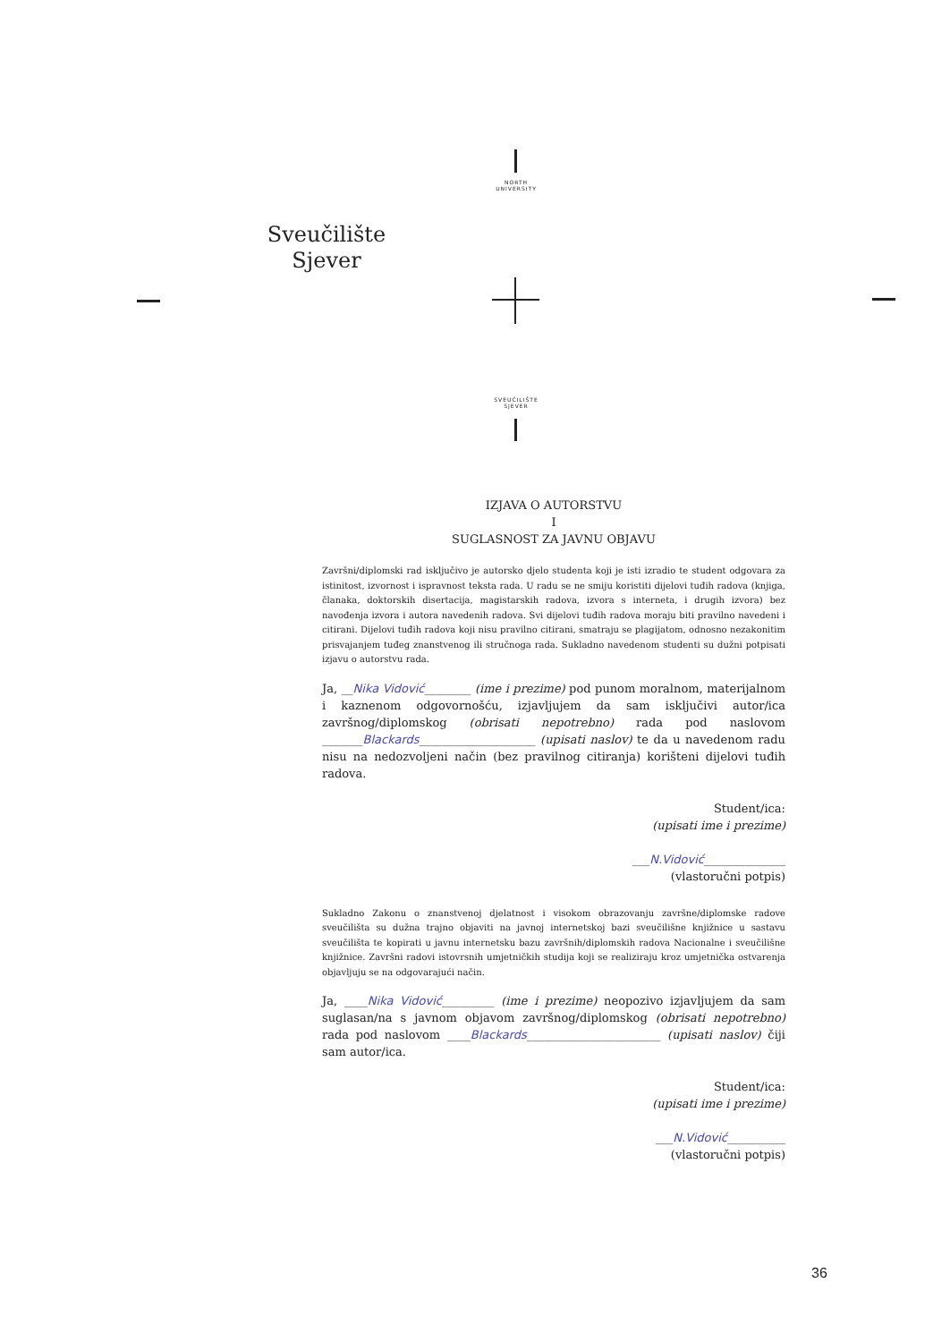NORTH
UNIVERSITY
Sveučilište
Sjever
SVEUČILIŠTE
SJEVER
IZJAVA O AUTORSTVU
I
SUGLASNOST ZA JAVNU OBJAVU
Završni/diplomski rad isključivo je autorsko djelo studenta koji je isti izradio te student odgovara za istinitost, izvornost i ispravnost teksta rada. U radu se ne smiju koristiti dijelovi tuđih radova (knjiga, članaka, doktorskih disertacija, magistarskih radova, izvora s interneta, i drugih izvora) bez navođenja izvora i autora navedenih radova. Svi dijelovi tuđih radova moraju biti pravilno navedeni i citirani. Dijelovi tuđih radova koji nisu pravilno citirani, smatraju se plagijatom, odnosno nezakonitim prisvajanjem tuđeg znanstvenog ili stručnoga rada. Sukladno navedenom studenti su dužni potpisati izjavu o autorstvu rada.
Ja, __Nika Vidović________ (ime i prezime) pod punom moralnom, materijalnom i kaznenom odgovornošću, izjavljujem da sam isključivi autor/ica završnog/diplomskog (obrisati nepotrebno) rada pod naslovom _______Blackards____________________ (upisati naslov) te da u navedenom radu nisu na nedozvoljeni način (bez pravilnog citiranja) korišteni dijelovi tuđih radova.
Student/ica:
(upisati ime i prezime)
___N.Vidović______________
(vlastoručni potpis)
Sukladno Zakonu o znanstvenoj djelatnost i visokom obrazovanju završne/diplomske radove sveučilišta su dužna trajno objaviti na javnoj internetskoj bazi sveučilišne knjižnice u sastavu sveučilišta te kopirati u javnu internetsku bazu završnih/diplomskih radova Nacionalne i sveučilišne knjižnice. Završni radovi istovrsnih umjetničkih studija koji se realiziraju kroz umjetnička ostvarenja objavljuju se na odgovarajući način.
Ja, ____Nika Vidović_________ (ime i prezime) neopozivo izjavljujem da sam suglasan/na s javnom objavom završnog/diplomskog (obrisati nepotrebno) rada pod naslovom ____Blackards_______________________ (upisati naslov) čiji sam autor/ica.
Student/ica:
(upisati ime i prezime)
___N.Vidović__________
(vlastoručni potpis)
36